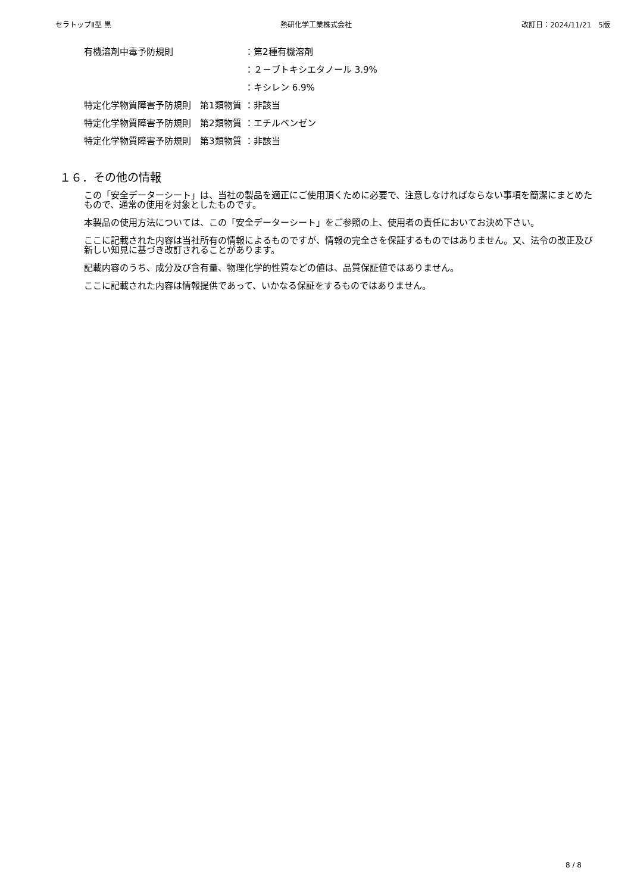セラトップⅡ型 黒 熱研化学工業株式会社 改訂日：2024/11/21　5版
有機溶剤中毒予防規則 ：第2種有機溶剤
：２－ブトキシエタノール 3.9%
：キシレン 6.9%
特定化学物質障害予防規則　第1類物質 ：非該当
特定化学物質障害予防規則　第2類物質 ：エチルベンゼン
特定化学物質障害予防規則　第3類物質 ：非該当
１６．その他の情報
この「安全データーシート」は、当社の製品を適正にご使用頂くために必要で、注意しなければならない事項を簡潔にまとめたもので、通常の使用を対象としたものです。
本製品の使用方法については、この「安全データーシート」をご参照の上、使用者の責任においてお決め下さい。
ここに記載された内容は当社所有の情報によるものですが、情報の完全さを保証するものではありません。又、法令の改正及び新しい知見に基づき改訂されることがあります。
記載内容のうち、成分及び含有量、物理化学的性質などの値は、品質保証値ではありません。
ここに記載された内容は情報提供であって、いかなる保証をするものではありません。
8 / 8